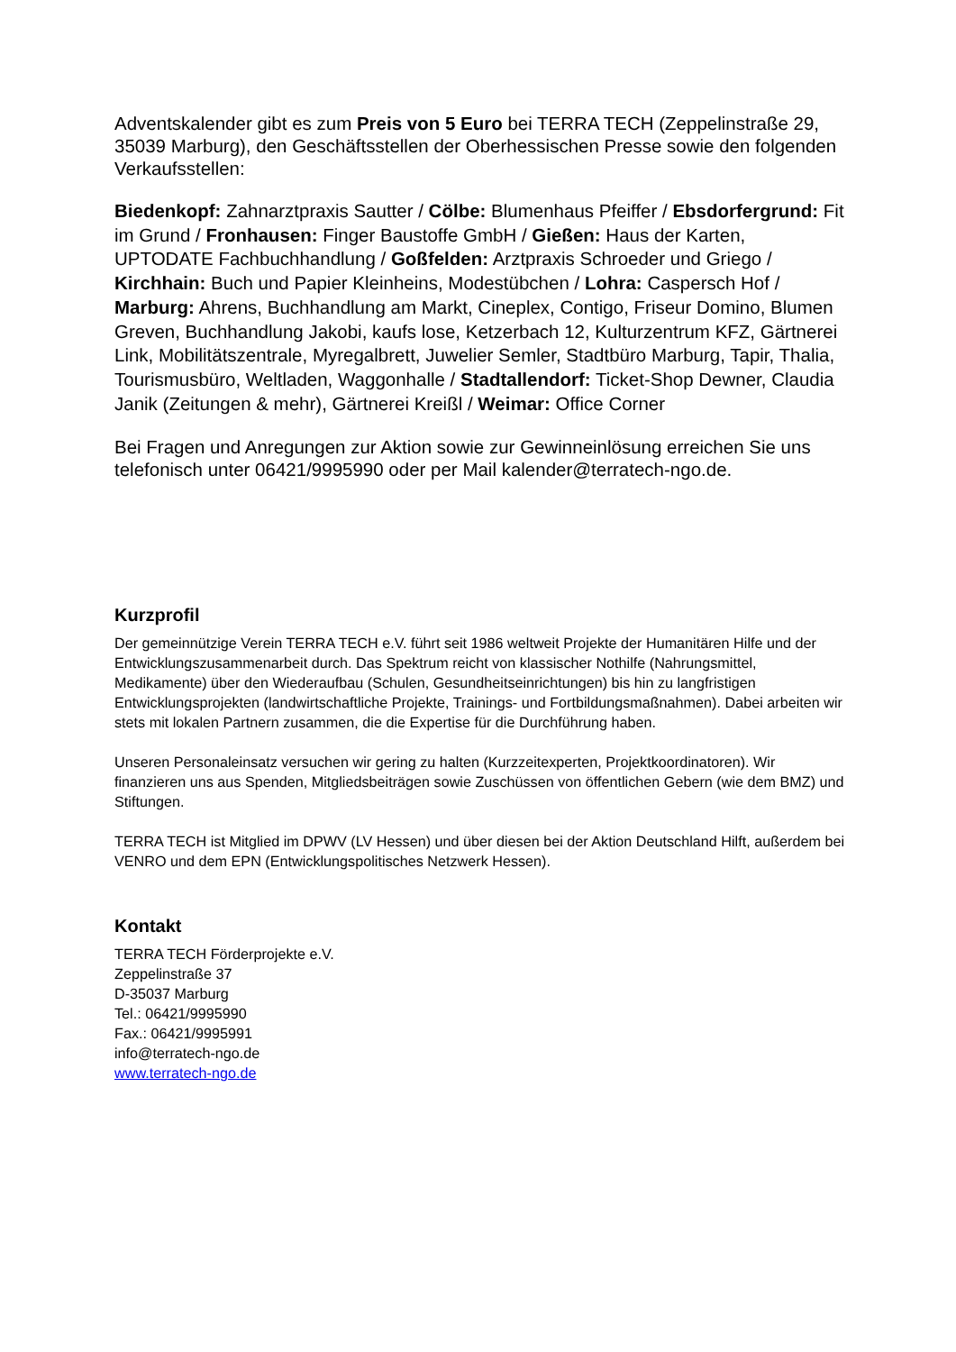Adventskalender gibt es zum Preis von 5 Euro bei TERRA TECH (Zeppelinstraße 29, 35039 Marburg), den Geschäftsstellen der Oberhessischen Presse sowie den folgenden Verkaufsstellen:
Biedenkopf: Zahnarztpraxis Sautter / Cölbe: Blumenhaus Pfeiffer / Ebsdorfergrund: Fit im Grund / Fronhausen: Finger Baustoffe GmbH / Gießen: Haus der Karten, UPTODATE Fachbuchhandlung / Goßfelden: Arztpraxis Schroeder und Griego / Kirchhain: Buch und Papier Kleinheins, Modestübchen / Lohra: Caspersch Hof / Marburg: Ahrens, Buchhandlung am Markt, Cineplex, Contigo, Friseur Domino, Blumen Greven, Buchhandlung Jakobi, kaufs lose, Ketzerbach 12, Kulturzentrum KFZ, Gärtnerei Link, Mobilitätszentrale, Myregalbrett, Juwelier Semler, Stadtbüro Marburg, Tapir, Thalia, Tourismusbüro, Weltladen, Waggonhalle / Stadtallendorf: Ticket-Shop Dewner, Claudia Janik (Zeitungen & mehr), Gärtnerei Kreißl / Weimar: Office Corner
Bei Fragen und Anregungen zur Aktion sowie zur Gewinneinlösung erreichen Sie uns telefonisch unter 06421/9995990 oder per Mail kalender@terratech-ngo.de.
Kurzprofil
Der gemeinnützige Verein TERRA TECH e.V. führt seit 1986 weltweit Projekte der Humanitären Hilfe und der Entwicklungszusammenarbeit durch. Das Spektrum reicht von klassischer Nothilfe (Nahrungsmittel, Medikamente) über den Wiederaufbau (Schulen, Gesundheitseinrichtungen) bis hin zu langfristigen Entwicklungsprojekten (landwirtschaftliche Projekte, Trainings- und Fortbildungsmaßnahmen). Dabei arbeiten wir stets mit lokalen Partnern zusammen, die die Expertise für die Durchführung haben.
Unseren Personaleinsatz versuchen wir gering zu halten (Kurzzeitexperten, Projektkoordinatoren). Wir finanzieren uns aus Spenden, Mitgliedsbeiträgen sowie Zuschüssen von öffentlichen Gebern (wie dem BMZ) und Stiftungen.
TERRA TECH ist Mitglied im DPWV (LV Hessen) und über diesen bei der Aktion Deutschland Hilft, außerdem bei VENRO und dem EPN (Entwicklungspolitisches Netzwerk Hessen).
Kontakt
TERRA TECH Förderprojekte e.V.
Zeppelinstraße 37
D-35037 Marburg
Tel.: 06421/9995990
Fax.: 06421/9995991
info@terratech-ngo.de
www.terratech-ngo.de